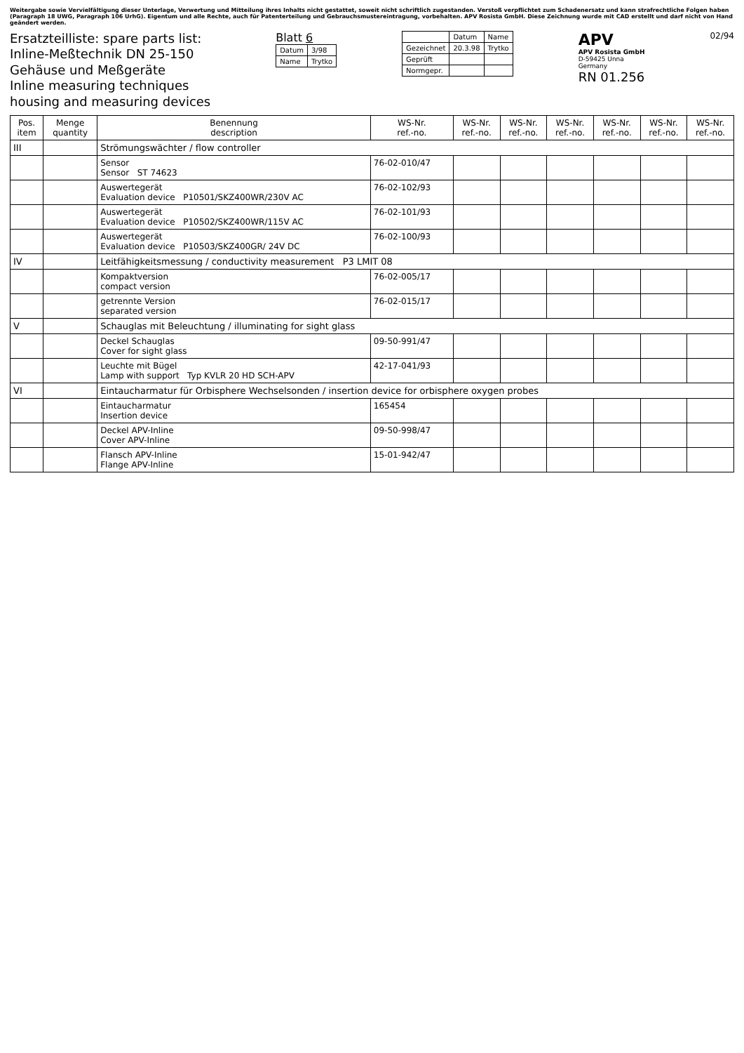Weitergabe sowie Vervielfältigung dieser Unterlage, Verwertung und Mitteilung ihres Inhalts nicht gestattet, soweit nicht schriftlich zugestanden. Verstoß verpflichtet zum Schadenersatz und kann strafrechtliche Folgen haben (Paragraph 18 UWG, Paragraph 106 UrhG). Eigentum und alle Rechte, auch für Patenterteilung und Gebrauchsmustereintragung, vorbehalten. APV Rosista GmbH. Diese Zeichnung wurde mit CAD erstellt und darf nicht von Hand geändert werden.
Ersatzteilliste: spare parts list:
Inline-Meßtechnik DN 25-150
Gehäuse und Meßgeräte
Inline measuring techniques
housing and measuring devices
Blatt 6
| Datum | 3/98 |
| Name | Trytko |
| | Datum | Name |
| Gezeichnet | 20.3.98 | Trytko |
| Geprüft | | |
| Normgepr. | | |
APV
APV Rosista GmbH
D-59425 Unna
Germany
RN 01.256
02/94
| Pos. item | Menge quantity | Benennung description | WS-Nr. ref.-no. | WS-Nr. ref.-no. | WS-Nr. ref.-no. | WS-Nr. ref.-no. | WS-Nr. ref.-no. | WS-Nr. ref.-no. | WS-Nr. ref.-no. |
| --- | --- | --- | --- | --- | --- | --- | --- | --- | --- |
| III | | Strömungswächter / flow controller | | | | | | | |
| | | Sensor Sensor ST 74623 | 76-02-010/47 | | | | | | |
| | | Auswertegerät Evaluation device P10501/SKZ400WR/230V AC | 76-02-102/93 | | | | | | |
| | | Auswertegerät Evaluation device P10502/SKZ400WR/115V AC | 76-02-101/93 | | | | | | |
| | | Auswertegerät Evaluation device P10503/SKZ400GR/ 24V DC | 76-02-100/93 | | | | | | |
| IV | | Leitfähigkeitsmessung / conductivity measurement P3 LMIT 08 | | | | | | | |
| | | Kompaktversion compact version | 76-02-005/17 | | | | | | |
| | | getrennte Version separated version | 76-02-015/17 | | | | | | |
| V | | Schauglas mit Beleuchtung / illuminating for sight glass | | | | | | | |
| | | Deckel Schauglas Cover for sight glass | 09-50-991/47 | | | | | | |
| | | Leuchte mit Bügel Lamp with support Typ KVLR 20 HD SCH-APV | 42-17-041/93 | | | | | | |
| VI | | Eintaucharmatur für Orbisphere Wechselsonden / insertion device for orbisphere oxygen probes | | | | | | | |
| | | Eintaucharmatur Insertion device | 165454 | | | | | | |
| | | Deckel APV-Inline Cover APV-Inline | 09-50-998/47 | | | | | | |
| | | Flansch APV-Inline Flange APV-Inline | 15-01-942/47 | | | | | | |